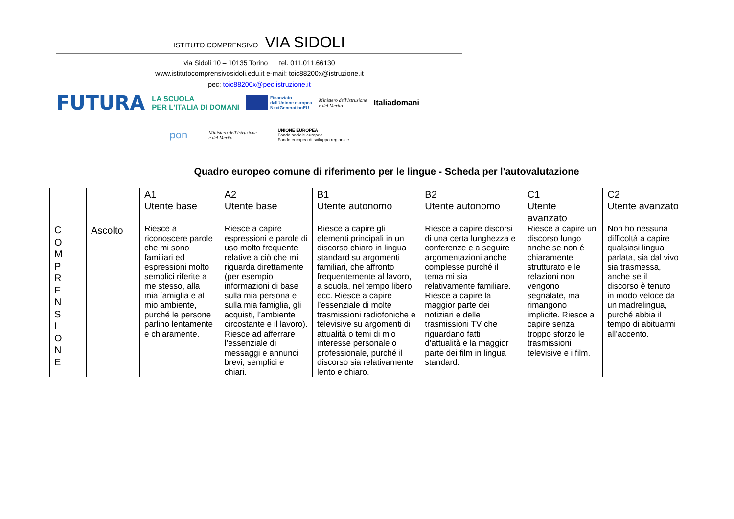ISTITUTO COMPRENSIVO VIA SIDOLI
via Sidoli 10 – 10135 Torino tel. 011.011.66130
www.istitutocomprensivosidoli.edu.it e-mail: toic88200x@istruzione.it
pec: toic88200x@pec.istruzione.it
FUTURA LA SCUOLA
PER L'ITALIA DI DOMANI Finanziato
dall'Unione europea
NextGenerationEU Ministero dell'Istruzione
e del Merito Italiadomani
pon Ministero dell'Istruzione
e del Merito UNIONE EUROPEA
Fondo sociale europeo
Fondo europeo di sviluppo regionale
Quadro europeo comune di riferimento per le lingue - Scheda per l'autovalutazione
| | | A1 Utente base | A2 Utente base | B1 Utente autonomo | B2 Utente autonomo | C1 Utente avanzato | C2 Utente avanzato |
| --- | --- | --- | --- | --- | --- | --- | --- |
| C O M P R E N S I O N E | Ascolto | Riesce a riconoscere parole che mi sono familiari ed espressioni molto semplici riferite a me stesso, alla mia famiglia e al mio ambiente, purché le persone parlino lentamente e chiaramente. | Riesce a capire espressioni e parole di uso molto frequente relative a ciò che mi riguarda direttamente (per esempio informazioni di base sulla mia persona e sulla mia famiglia, gli acquisti, l’ambiente circostante e il lavoro). Riesce ad afferrare l’essenziale di messaggi e annunci brevi, semplici e chiari. | Riesce a capire gli elementi principali in un discorso chiaro in lingua standard su argomenti familiari, che affronto frequentemente al lavoro, a scuola, nel tempo libero ecc. Riesce a capire l’essenziale di molte trasmissioni radiofoniche e televisive su argomenti di attualità o temi di mio interesse personale o professionale, purché il discorso sia relativamente lento e chiaro. | Riesce a capire discorsi di una certa lunghezza e conferenze e a seguire argomentazioni anche complesse purché il tema mi sia relativamente familiare. Riesce a capire la maggior parte dei notiziari e delle trasmissioni TV che riguardano fatti d’attualità e la maggior parte dei film in lingua standard. | Riesce a capire un discorso lungo anche se non é chiaramente strutturato e le relazioni non vengono segnalate, ma rimangono implicite. Riesce a capire senza troppo sforzo le trasmissioni televisive e i film. | Non ho nessuna difficoltà a capire qualsiasi lingua parlata, sia dal vivo sia trasmessa, anche se il discorso è tenuto in modo veloce da un madrelingua, purché abbia il tempo di abituarmi all’accento. |